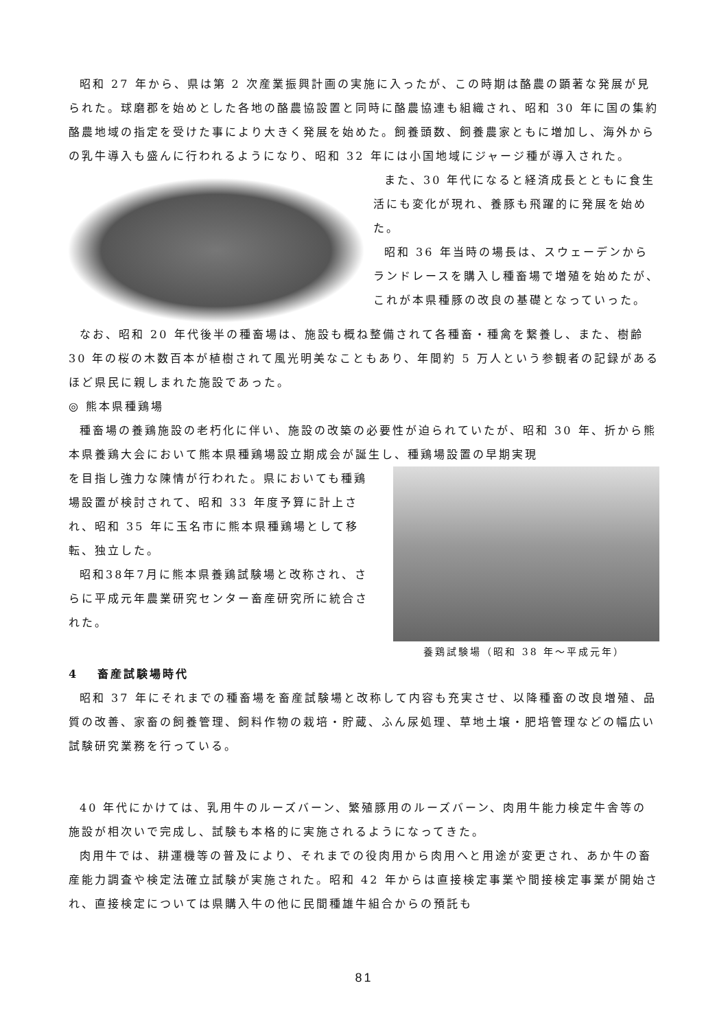昭和 27 年から、県は第 2 次産業振興計画の実施に入ったが、この時期は酪農の顕著な発展が見られた。球磨郡を始めとした各地の酪農協設置と同時に酪農協連も組織され、昭和 30 年に国の集約酪農地域の指定を受けた事により大きく発展を始めた。飼養頭数、飼養農家ともに増加し、海外からの乳牛導入も盛んに行われるようになり、昭和 32 年には小国地域にジャージ種が導入された。
また、30 年代になると経済成長とともに食生活にも変化が現れ、養豚も飛躍的に発展を始めた。
昭和 36 年当時の場長は、スウェーデンからランドレースを購入し種畜場で増殖を始めたが、これが本県種豚の改良の基礎となっていった。
なお、昭和 20 年代後半の種畜場は、施設も概ね整備されて各種畜・種禽を繋養し、また、樹齢 30 年の桜の木数百本が植樹されて風光明美なこともあり、年間約 5 万人という参観者の記録があるほど県民に親しまれた施設であった。
◎ 熊本県種鶏場
種畜場の養鶏施設の老朽化に伴い、施設の改築の必要性が迫られていたが、昭和 30 年、折から熊本県養鶏大会において熊本県種鶏場設立期成会が誕生し、種鶏場設置の早期実現
を目指し強力な陳情が行われた。県においても種鶏場設置が検討されて、昭和 33 年度予算に計上され、昭和 35 年に玉名市に熊本県種鶏場として移転、独立した。
昭和38年7月に熊本県養鶏試験場と改称され、さらに平成元年農業研究センター畜産研究所に統合された。
養鶏試験場（昭和 38 年～平成元年）
4　 畜産試験場時代
昭和 37 年にそれまでの種畜場を畜産試験場と改称して内容も充実させ、以降種畜の改良増殖、品質の改善、家畜の飼養管理、飼料作物の栽培・貯蔵、ふん尿処理、草地土壌・肥培管理などの幅広い試験研究業務を行っている。
40 年代にかけては、乳用牛のルーズバーン、繁殖豚用のルーズバーン、肉用牛能力検定牛舎等の施設が相次いで完成し、試験も本格的に実施されるようになってきた。
肉用牛では、耕運機等の普及により、それまでの役肉用から肉用へと用途が変更され、あか牛の畜産能力調査や検定法確立試験が実施された。昭和 42 年からは直接検定事業や間接検定事業が開始され、直接検定については県購入牛の他に民間種雄牛組合からの預託も
81